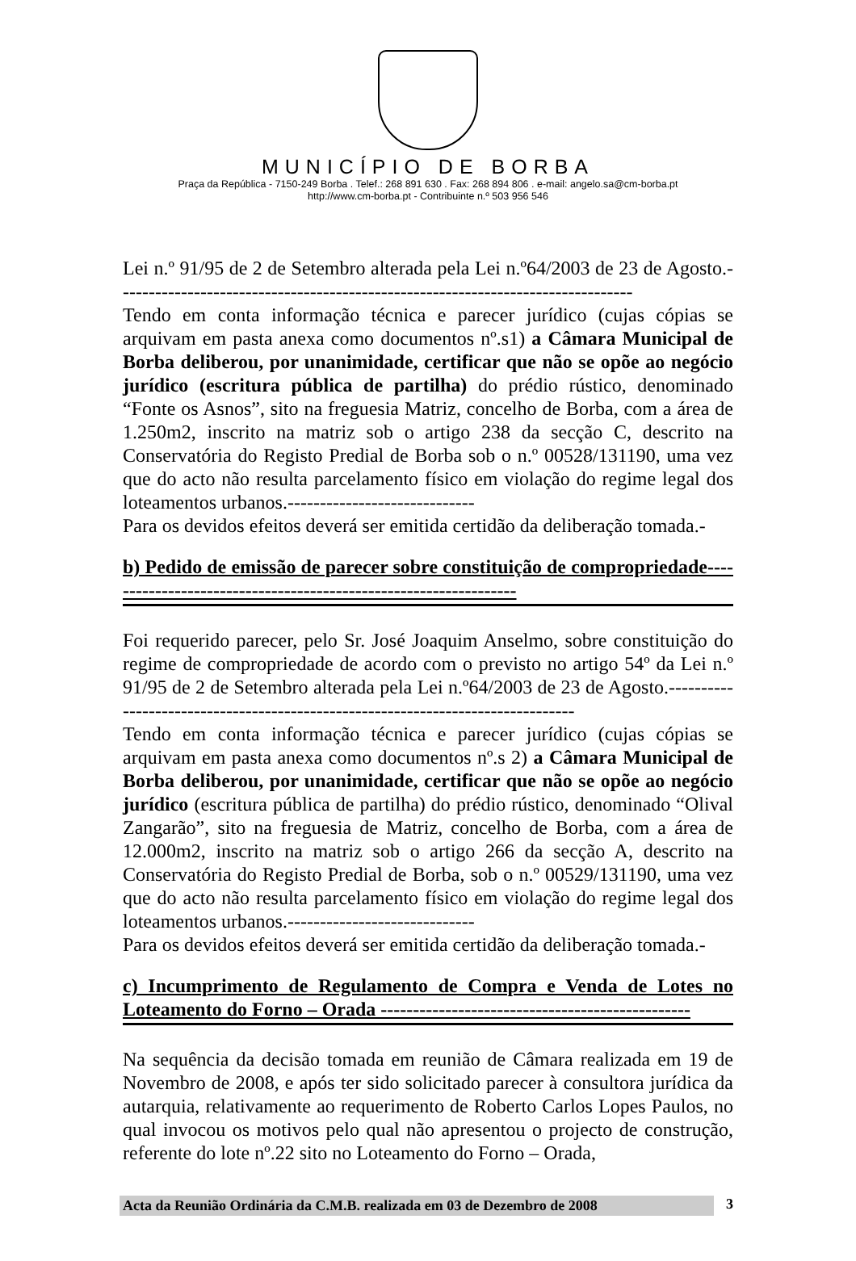MUNICÍPIO DE BORBA
Praça da República - 7150-249 Borba . Telef.: 268 891 630 . Fax: 268 894 806 . e-mail: angelo.sa@cm-borba.pt
http://www.cm-borba.pt - Contribuinte n.º 503 956 546
Lei n.º 91/95 de 2 de Setembro alterada pela Lei n.º64/2003 de 23 de Agosto.--------------------------------------------------------------------------------
Tendo em conta informação técnica e parecer jurídico (cujas cópias se arquivam em pasta anexa como documentos nº.s1) a Câmara Municipal de Borba deliberou, por unanimidade, certificar que não se opõe ao negócio jurídico (escritura pública de partilha) do prédio rústico, denominado “Fonte os Asnos”, sito na freguesia Matriz, concelho de Borba, com a área de 1.250m2, inscrito na matriz sob o artigo 238 da secção C, descrito na Conservatória do Registo Predial de Borba sob o n.º 00528/131190, uma vez que do acto não resulta parcelamento físico em violação do regime legal dos loteamentos urbanos.-----------------------------
Para os devidos efeitos deverá ser emitida certidão da deliberação tomada.-
b) Pedido de emissão de parecer sobre constituição de compropriedade-----------------------------------------------------------------
Foi requerido parecer, pelo Sr. José Joaquim Anselmo, sobre constituição do regime de compropriedade de acordo com o previsto no artigo 54º da Lei n.º 91/95 de 2 de Setembro alterada pela Lei n.º64/2003 de 23 de Agosto.--------------------------------------------------------------------------------
Tendo em conta informação técnica e parecer jurídico (cujas cópias se arquivam em pasta anexa como documentos nº.s 2) a Câmara Municipal de Borba deliberou, por unanimidade, certificar que não se opõe ao negócio jurídico (escritura pública de partilha) do prédio rústico, denominado “Olival Zangarão”, sito na freguesia de Matriz, concelho de Borba, com a área de 12.000m2, inscrito na matriz sob o artigo 266 da secção A, descrito na Conservatória do Registo Predial de Borba, sob o n.º 00529/131190, uma vez que do acto não resulta parcelamento físico em violação do regime legal dos loteamentos urbanos.-----------------------------
Para os devidos efeitos deverá ser emitida certidão da deliberação tomada.-
c) Incumprimento de Regulamento de Compra e Venda de Lotes no Loteamento do Forno – Orada ------------------------------------------------
Na sequência da decisão tomada em reunião de Câmara realizada em 19 de Novembro de 2008, e após ter sido solicitado parecer à consultora jurídica da autarquia, relativamente ao requerimento de Roberto Carlos Lopes Paulos, no qual invocou os motivos pelo qual não apresentou o projecto de construção, referente do lote nº.22 sito no Loteamento do Forno – Orada,
Acta da Reunião Ordinária da C.M.B. realizada em 03 de Dezembro de 2008 3